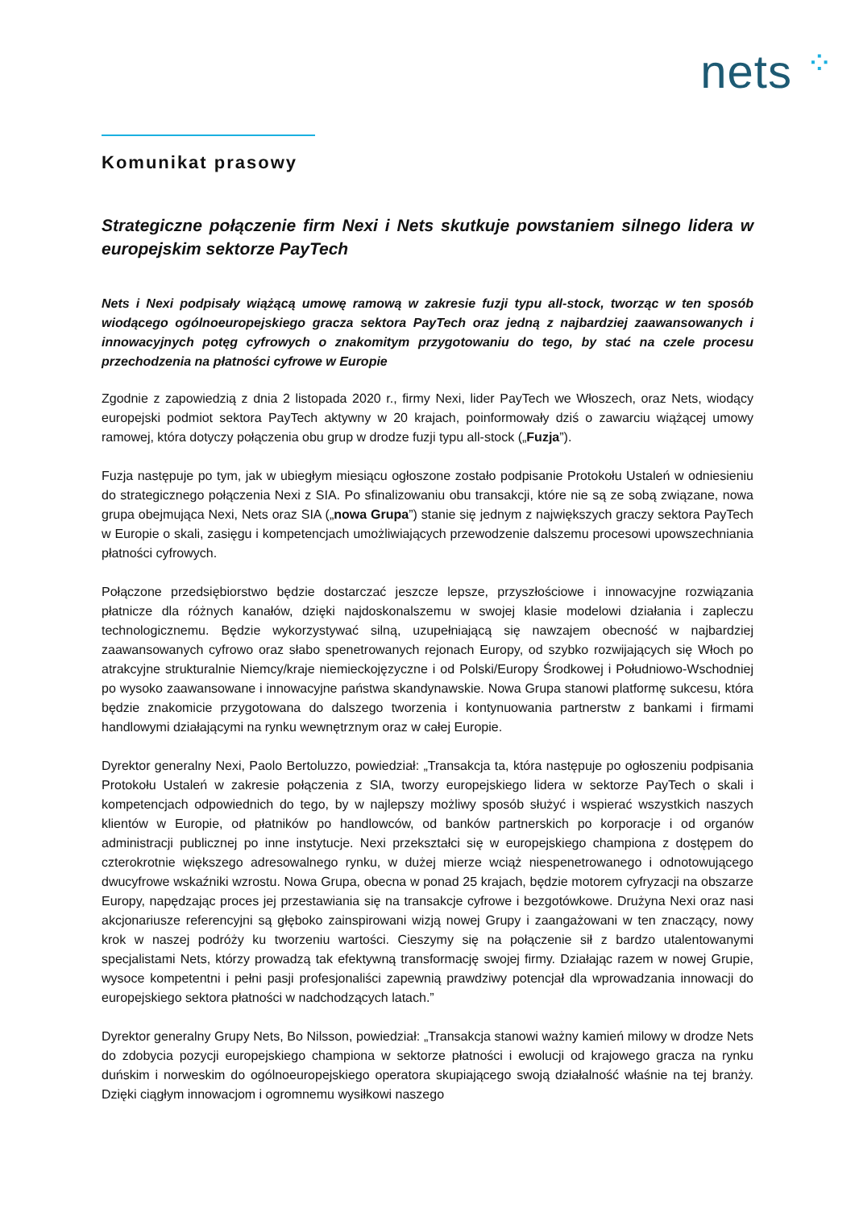nets ⁘
Komunikat prasowy
Strategiczne połączenie firm Nexi i Nets skutkuje powstaniem silnego lidera w europejskim sektorze PayTech
Nets i Nexi podpisały wiążącą umowę ramową w zakresie fuzji typu all-stock, tworząc w ten sposób wiodącego ogólnoeuropejskiego gracza sektora PayTech oraz jedną z najbardziej zaawansowanych i innowacyjnych potęg cyfrowych o znakomitym przygotowaniu do tego, by stać na czele procesu przechodzenia na płatności cyfrowe w Europie
Zgodnie z zapowiedzią z dnia 2 listopada 2020 r., firmy Nexi, lider PayTech we Włoszech, oraz Nets, wiodący europejski podmiot sektora PayTech aktywny w 20 krajach, poinformowały dziś o zawarciu wiążącej umowy ramowej, która dotyczy połączenia obu grup w drodze fuzji typu all-stock („Fuzja”).
Fuzja następuje po tym, jak w ubiegłym miesiącu ogłoszone zostało podpisanie Protokołu Ustaleń w odniesieniu do strategicznego połączenia Nexi z SIA. Po sfinalizowaniu obu transakcji, które nie są ze sobą związane, nowa grupa obejmująca Nexi, Nets oraz SIA („nowa Grupa”) stanie się jednym z największych graczy sektora PayTech w Europie o skali, zasięgu i kompetencjach umożliwiających przewodzenie dalszemu procesowi upowszechniania płatności cyfrowych.
Połączone przedsiębiorstwo będzie dostarczać jeszcze lepsze, przyszłościowe i innowacyjne rozwiązania płatnicze dla różnych kanałów, dzięki najdoskonalszemu w swojej klasie modelowi działania i zapleczu technologicznemu. Będzie wykorzystywać silną, uzupełniającą się nawzajem obecność w najbardziej zaawansowanych cyfrowo oraz słabo spenetrowanych rejonach Europy, od szybko rozwijających się Włoch po atrakcyjne strukturalnie Niemcy/kraje niemieckojęzyczne i od Polski/Europy Środkowej i Południowo-Wschodniej po wysoko zaawansowane i innowacyjne państwa skandynawskie. Nowa Grupa stanowi platformę sukcesu, która będzie znakomicie przygotowana do dalszego tworzenia i kontynuowania partnerstw z bankami i firmami handlowymi działającymi na rynku wewnętrznym oraz w całej Europie.
Dyrektor generalny Nexi, Paolo Bertoluzzo, powiedział: „Transakcja ta, która następuje po ogłoszeniu podpisania Protokołu Ustaleń w zakresie połączenia z SIA, tworzy europejskiego lidera w sektorze PayTech o skali i kompetencjach odpowiednich do tego, by w najlepszy możliwy sposób służyć i wspierać wszystkich naszych klientów w Europie, od płatników po handlowców, od banków partnerskich po korporacje i od organów administracji publicznej po inne instytucje. Nexi przekształci się w europejskiego championa z dostępem do czterokrotnie większego adresowalnego rynku, w dużej mierze wciąż niespenetrowanego i odnotowującego dwucyfrowe wskaźniki wzrostu. Nowa Grupa, obecna w ponad 25 krajach, będzie motorem cyfryzacji na obszarze Europy, napędzając proces jej przestawiania się na transakcje cyfrowe i bezgotówkowe. Drużyna Nexi oraz nasi akcjonariusze referencyjni są głęboko zainspirowani wizją nowej Grupy i zaangażowani w ten znaczący, nowy krok w naszej podróży ku tworzeniu wartości. Cieszymy się na połączenie sił z bardzo utalentowanymi specjalistami Nets, którzy prowadzą tak efektywną transformację swojej firmy. Działając razem w nowej Grupie, wysoce kompetentni i pełni pasji profesjonaliści zapewnią prawdziwy potencjał dla wprowadzania innowacji do europejskiego sektora płatności w nadchodzących latach.”
Dyrektor generalny Grupy Nets, Bo Nilsson, powiedział: „Transakcja stanowi ważny kamień milowy w drodze Nets do zdobycia pozycji europejskiego championa w sektorze płatności i ewolucji od krajowego gracza na rynku duńskim i norweskim do ogólnoeuropejskiego operatora skupiającego swoją działalność właśnie na tej branży. Dzięki ciągłym innowacjom i ogromnemu wysiłkowi naszego